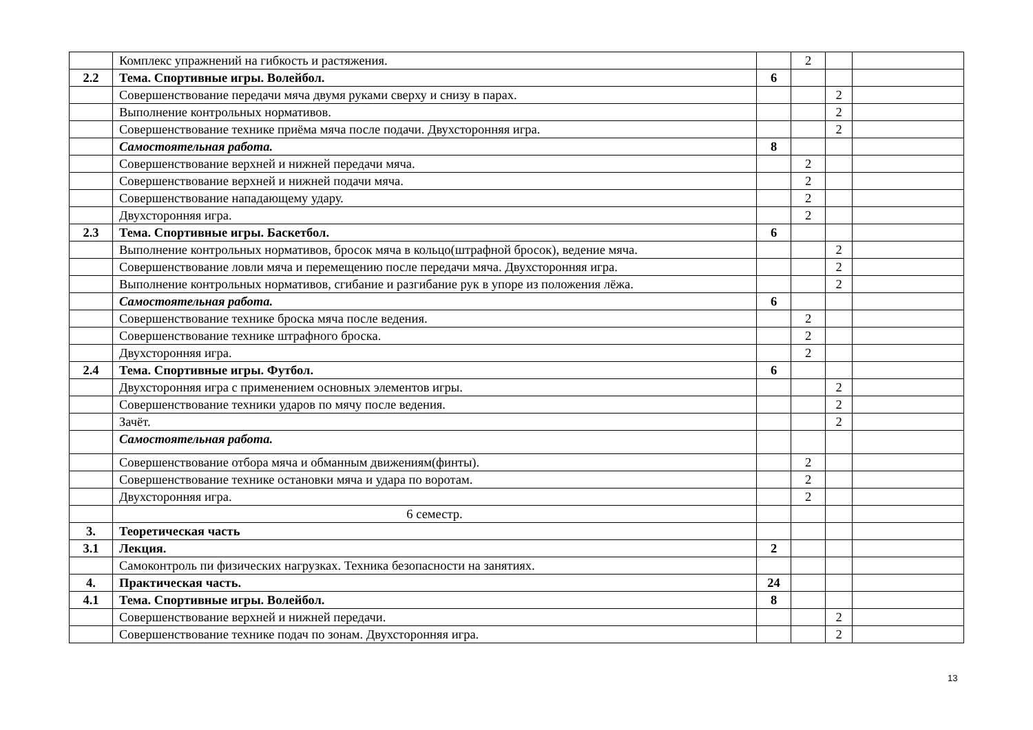| | Комплекс упражнений на гибкость и растяжения. | | 2 | | |
| 2.2 | Тема. Спортивные игры. Волейбол. | 6 | | | |
| | Совершенствование передачи мяча двумя руками сверху и снизу в парах. | | | 2 | |
| | Выполнение контрольных нормативов. | | | 2 | |
| | Совершенствование технике приёма мяча после подачи. Двухсторонняя игра. | | | 2 | |
| | Самостоятельная работа. | 8 | | | |
| | Совершенствование верхней и нижней передачи мяча. | | 2 | | |
| | Совершенствование верхней и нижней подачи мяча. | | 2 | | |
| | Совершенствование нападающему удару. | | 2 | | |
| | Двухсторонняя игра. | | 2 | | |
| 2.3 | Тема. Спортивные игры. Баскетбол. | 6 | | | |
| | Выполнение контрольных нормативов, бросок мяча в кольцо(штрафной бросок), ведение мяча. | | | 2 | |
| | Совершенствование ловли мяча и перемещению после передачи мяча. Двухсторонняя игра. | | | 2 | |
| | Выполнение контрольных нормативов, сгибание и разгибание рук в упоре из положения лёжа. | | | 2 | |
| | Самостоятельная работа. | 6 | | | |
| | Совершенствование технике броска мяча после ведения. | | 2 | | |
| | Совершенствование технике штрафного броска. | | 2 | | |
| | Двухсторонняя игра. | | 2 | | |
| 2.4 | Тема. Спортивные игры. Футбол. | 6 | | | |
| | Двухсторонняя игра с применением основных элементов игры. | | | 2 | |
| | Совершенствование техники ударов по мячу после ведения. | | | 2 | |
| | Зачёт. | | | 2 | |
| | Самостоятельная работа. | | | | |
| | Совершенствование отбора мяча и обманным движениям(финты). | | 2 | | |
| | Совершенствование технике остановки мяча и удара по воротам. | | 2 | | |
| | Двухсторонняя игра. | | 2 | | |
| | 6 семестр. | | | | |
| 3. | Теоретическая часть | | | | |
| 3.1 | Лекция. | 2 | | | |
| | Самоконтроль пи физических нагрузках. Техника безопасности на занятиях. | | | | |
| 4. | Практическая часть. | 24 | | | |
| 4.1 | Тема. Спортивные игры. Волейбол. | 8 | | | |
| | Совершенствование верхней и нижней передачи. | | | 2 | |
| | Совершенствование технике подач по зонам. Двухсторонняя игра. | | | 2 | |
13